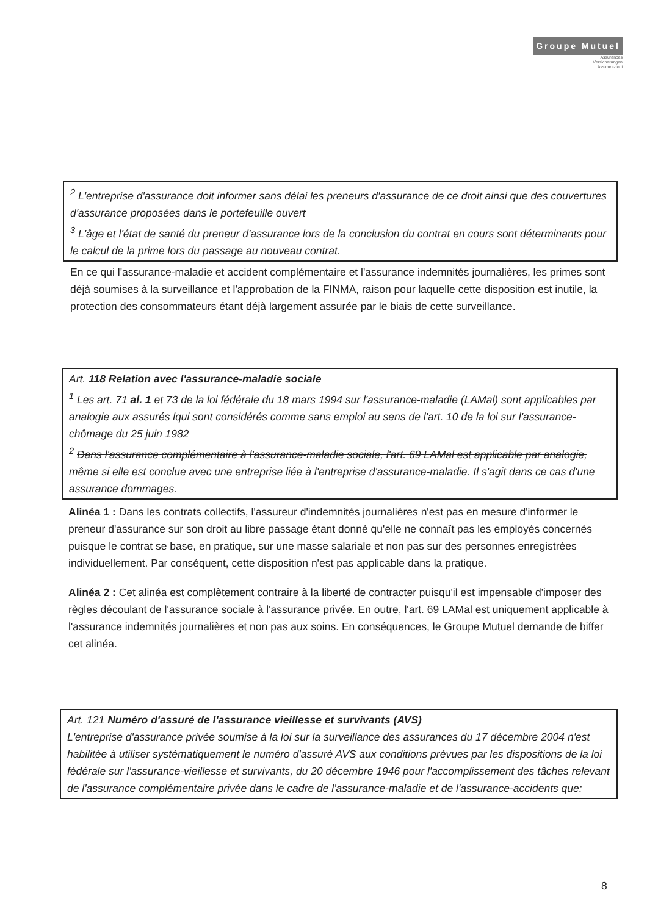Groupe Mutuel
Assurances
Versicherungen
Assicurazioni
<sup>2</sup> L'entreprise d'assurance doit informer sans délai les preneurs d'assurance de ce droit ainsi que des couvertures d'assurance proposées dans le portefeuille ouvert
<sup>3</sup> L'âge et l'état de santé du preneur d'assurance lors de la conclusion du contrat en cours sont déterminants pour le calcul de la prime lors du passage au nouveau contrat.
En ce qui l'assurance-maladie et accident complémentaire et l'assurance indemnités journalières, les primes sont déjà soumises à la surveillance et l'approbation de la FINMA, raison pour laquelle cette disposition est inutile, la protection des consommateurs étant déjà largement assurée par le biais de cette surveillance.
Art. 118 Relation avec l'assurance-maladie sociale
<sup>1</sup> Les art. 71 al. 1 et 73 de la loi fédérale du 18 mars 1994 sur l'assurance-maladie (LAMal) sont applicables par analogie aux assurés lqui sont considérés comme sans emploi au sens de l'art. 10 de la loi sur l'assurance-chômage du 25 juin 1982
<sup>2</sup> Dans l'assurance complémentaire à l'assurance-maladie sociale, l'art. 69 LAMal est applicable par analogie, même si elle est conclue avec une entreprise liée à l'entreprise d'assurance-maladie. Il s'agit dans ce cas d'une assurance dommages.
Alinéa 1 : Dans les contrats collectifs, l'assureur d'indemnités journalières n'est pas en mesure d'informer le preneur d'assurance sur son droit au libre passage étant donné qu'elle ne connaît pas les employés concernés puisque le contrat se base, en pratique, sur une masse salariale et non pas sur des personnes enregistrées individuellement. Par conséquent, cette disposition n'est pas applicable dans la pratique.
Alinéa 2 : Cet alinéa est complètement contraire à la liberté de contracter puisqu'il est impensable d'imposer des règles découlant de l'assurance sociale à l'assurance privée. En outre, l'art. 69 LAMal est uniquement applicable à l'assurance indemnités journalières et non pas aux soins. En conséquences, le Groupe Mutuel demande de biffer cet alinéa.
Art. 121 Numéro d'assuré de l'assurance vieillesse et survivants (AVS)
L'entreprise d'assurance privée soumise à la loi sur la surveillance des assurances du 17 décembre 2004 n'est habilitée à utiliser systématiquement le numéro d'assuré AVS aux conditions prévues par les dispositions de la loi fédérale sur l'assurance-vieillesse et survivants, du 20 décembre 1946 pour l'accomplissement des tâches relevant de l'assurance complémentaire privée dans le cadre de l'assurance-maladie et de l'assurance-accidents que:
8